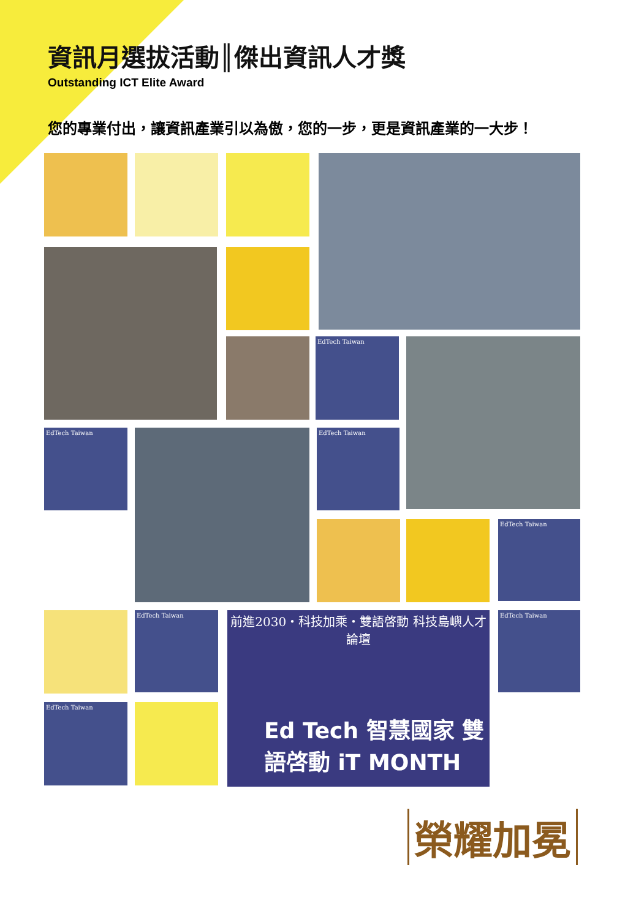資訊月選拔活動║傑出資訊人才獎
Outstanding ICT Elite Award
您的專業付出，讓資訊產業引以為傲，您的一步，更是資訊產業的一大步！
EdTech Taiwan
EdTech Taiwan EdTech Taiwan
EdTech Taiwan
EdTech Taiwan
前進2030・科技加乘・雙語啓動 科技島嶼人才論壇
Ed Tech 智慧國家 雙語啓動 iT MONTH
EdTech Taiwan
EdTech Taiwan
榮耀加冕